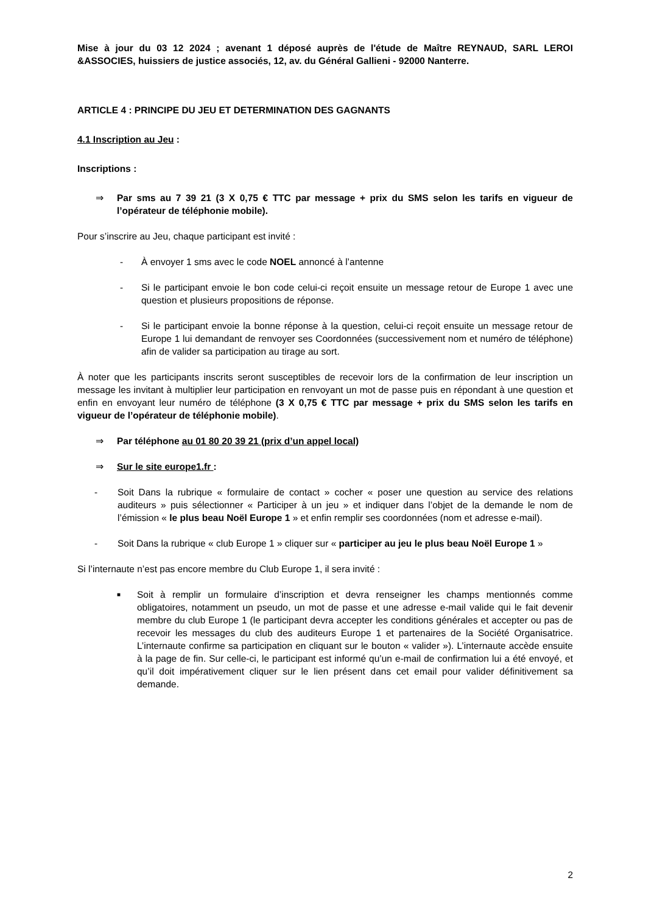Mise à jour du 03 12 2024 ; avenant 1 déposé auprès de l'étude de Maître REYNAUD, SARL LEROI &ASSOCIES, huissiers de justice associés, 12, av. du Général Gallieni - 92000 Nanterre.
ARTICLE 4 : PRINCIPE DU JEU ET DETERMINATION DES GAGNANTS
4.1 Inscription au Jeu :
Inscriptions :
⇒ Par sms au 7 39 21 (3 X 0,75 € TTC par message + prix du SMS selon les tarifs en vigueur de l’opérateur de téléphonie mobile).
Pour s’inscrire au Jeu, chaque participant est invité :
- À envoyer 1 sms avec le code NOEL annoncé à l’antenne
- Si le participant envoie le bon code celui-ci reçoit ensuite un message retour de Europe 1 avec une question et plusieurs propositions de réponse.
- Si le participant envoie la bonne réponse à la question, celui-ci reçoit ensuite un message retour de Europe 1 lui demandant de renvoyer ses Coordonnées (successivement nom et numéro de téléphone) afin de valider sa participation au tirage au sort.
À noter que les participants inscrits seront susceptibles de recevoir lors de la confirmation de leur inscription un message les invitant à multiplier leur participation en renvoyant un mot de passe puis en répondant à une question et enfin en envoyant leur numéro de téléphone (3 X 0,75 € TTC par message + prix du SMS selon les tarifs en vigueur de l’opérateur de téléphonie mobile).
⇒ Par téléphone au 01 80 20 39 21 (prix d’un appel local)
⇒ Sur le site europe1.fr :
- Soit Dans la rubrique « formulaire de contact » cocher « poser une question au service des relations auditeurs » puis sélectionner « Participer à un jeu » et indiquer dans l’objet de la demande le nom de l’émission « le plus beau Noël Europe 1 » et enfin remplir ses coordonnées (nom et adresse e-mail).
- Soit Dans la rubrique « club Europe 1 » cliquer sur « participer au jeu le plus beau Noël Europe 1 »
Si l’internaute n’est pas encore membre du Club Europe 1, il sera invité :
■
Soit à remplir un formulaire d’inscription et devra renseigner les champs mentionnés comme obligatoires, notamment un pseudo, un mot de passe et une adresse e-mail valide qui le fait devenir membre du club Europe 1 (le participant devra accepter les conditions générales et accepter ou pas de recevoir les messages du club des auditeurs Europe 1 et partenaires de la Société Organisatrice. L’internaute confirme sa participation en cliquant sur le bouton « valider »). L’internaute accède ensuite à la page de fin. Sur celle-ci, le participant est informé qu’un e-mail de confirmation lui a été envoyé, et qu’il doit impérativement cliquer sur le lien présent dans cet email pour valider définitivement sa demande.
2